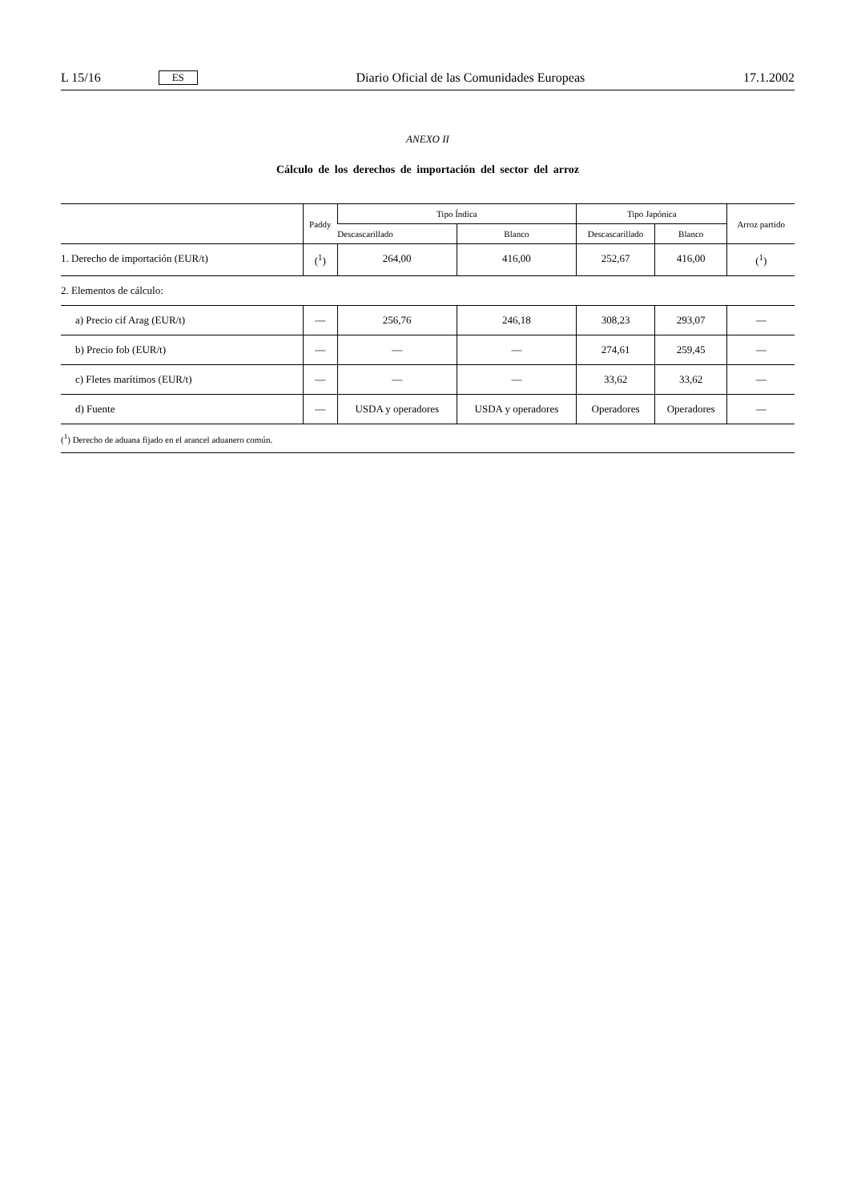L 15/16 ES Diario Oficial de las Comunidades Europeas 17.1.2002
ANEXO II
Cálculo de los derechos de importación del sector del arroz
| | Paddy | Tipo Índica | | Tipo Japónica | | Arroz partido |
| --- | --- | --- | --- | --- | --- | --- |
| | | Descascarillado | Blanco | Descascarillado | Blanco | |
| 1. Derecho de importación (EUR/t) | (<sup>1</sup>) | 264,00 | 416,00 | 252,67 | 416,00 | (<sup>1</sup>) |
| 2. Elementos de cálculo: | | | | | | |
| a) Precio cif Arag (EUR/t) | — | 256,76 | 246,18 | 308,23 | 293,07 | — |
| b) Precio fob (EUR/t) | — | — | — | 274,61 | 259,45 | — |
| c) Fletes marítimos (EUR/t) | — | — | — | 33,62 | 33,62 | — |
| d) Fuente | — | USDA y operadores | USDA y operadores | Operadores | Operadores | — |
(<sup>1</sup>) Derecho de aduana fijado en el arancel aduanero común.